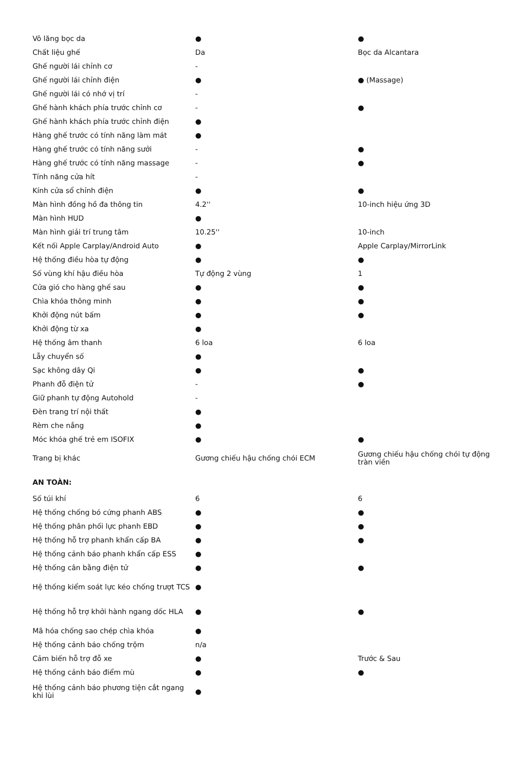| Vô lăng bọc da | ● | ● |
| Chất liệu ghế | Da | Bọc da Alcantara |
| Ghế người lái chỉnh cơ | - | |
| Ghế người lái chỉnh điện | ● | ● (Massage) |
| Ghế người lái có nhớ vị trí | - | |
| Ghế hành khách phía trước chỉnh cơ | - | ● |
| Ghế hành khách phía trước chỉnh điện | ● | |
| Hàng ghế trước có tính năng làm mát | ● | |
| Hàng ghế trước có tính năng sưởi | - | ● |
| Hàng ghế trước có tính năng massage | - | ● |
| Tính năng cửa hít | - | |
| Kính cửa sổ chỉnh điện | ● | ● |
| Màn hình đồng hồ đa thông tin | 4.2'' | 10-inch hiệu ứng 3D |
| Màn hình HUD | ● | |
| Màn hình giải trí trung tâm | 10.25'' | 10-inch |
| Kết nối Apple Carplay/Android Auto | ● | Apple Carplay/MirrorLink |
| Hệ thống điều hòa tự động | ● | ● |
| Số vùng khí hậu điều hòa | Tự động 2 vùng | 1 |
| Cửa gió cho hàng ghế sau | ● | ● |
| Chìa khóa thông minh | ● | ● |
| Khởi động nút bấm | ● | ● |
| Khởi động từ xa | ● | |
| Hệ thống âm thanh | 6 loa | 6 loa |
| Lẫy chuyển số | ● | |
| Sạc không dây Qi | ● | ● |
| Phanh đỗ điện tử | - | ● |
| Giữ phanh tự động Autohold | - | |
| Đèn trang trí nội thất | ● | |
| Rèm che nắng | ● | |
| Móc khóa ghế trẻ em ISOFIX | ● | ● |
| Trang bị khác | Gương chiếu hậu chống chói ECM | Gương chiếu hậu chống chói tự động tràn viền |
| AN TOÀN: | | |
| Số túi khí | 6 | 6 |
| Hệ thống chống bó cứng phanh ABS | ● | ● |
| Hệ thống phân phối lực phanh EBD | ● | ● |
| Hệ thống hỗ trợ phanh khẩn cấp BA | ● | ● |
| Hệ thống cảnh báo phanh khẩn cấp ESS | ● | |
| Hệ thống cân bằng điện tử | ● | ● |
| Hệ thống kiểm soát lực kéo chống trượt TCS | ● | |
| Hệ thống hỗ trợ khởi hành ngang dốc HLA | ● | ● |
| Mã hóa chống sao chép chìa khóa | ● | |
| Hệ thống cảnh báo chống trộm | n/a | |
| Cảm biến hỗ trợ đỗ xe | ● | Trước & Sau |
| Hệ thống cảnh báo điểm mù | ● | ● |
| Hệ thống cảnh báo phương tiện cắt ngang khi lùi | ● | |